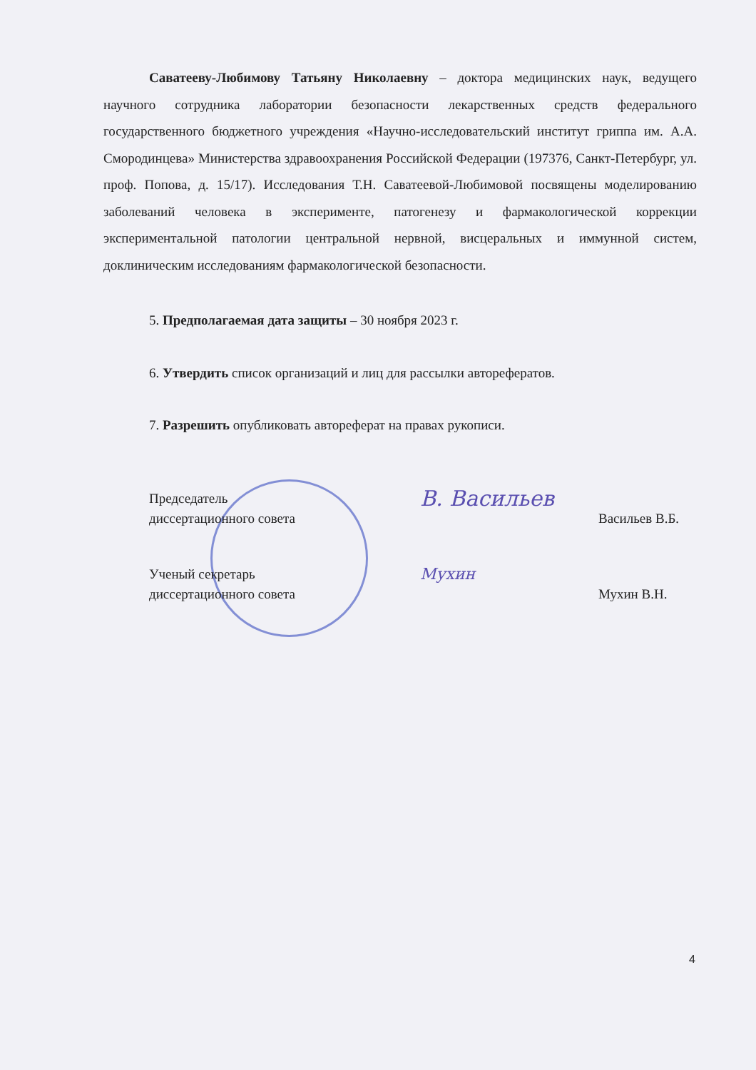Саватееву-Любимову Татьяну Николаевну – доктора медицинских наук, ведущего научного сотрудника лаборатории безопасности лекарственных средств федерального государственного бюджетного учреждения «Научно-исследовательский институт гриппа им. А.А. Смородинцева» Министерства здравоохранения Российской Федерации (197376, Санкт-Петербург, ул. проф. Попова, д. 15/17). Исследования Т.Н. Саватеевой-Любимовой посвящены моделированию заболеваний человека в эксперименте, патогенезу и фармакологической коррекции экспериментальной патологии центральной нервной, висцеральных и иммунной систем, доклиническим исследованиям фармакологической безопасности.
5. Предполагаемая дата защиты – 30 ноября 2023 г.
6. Утвердить список организаций и лиц для рассылки авторефератов.
7. Разрешить опубликовать автореферат на правах рукописи.
Председатель
диссертационного совета
В. Васильев
Васильев В.Б.
Ученый секретарь
диссертационного совета
Мухин
Мухин В.Н.
4